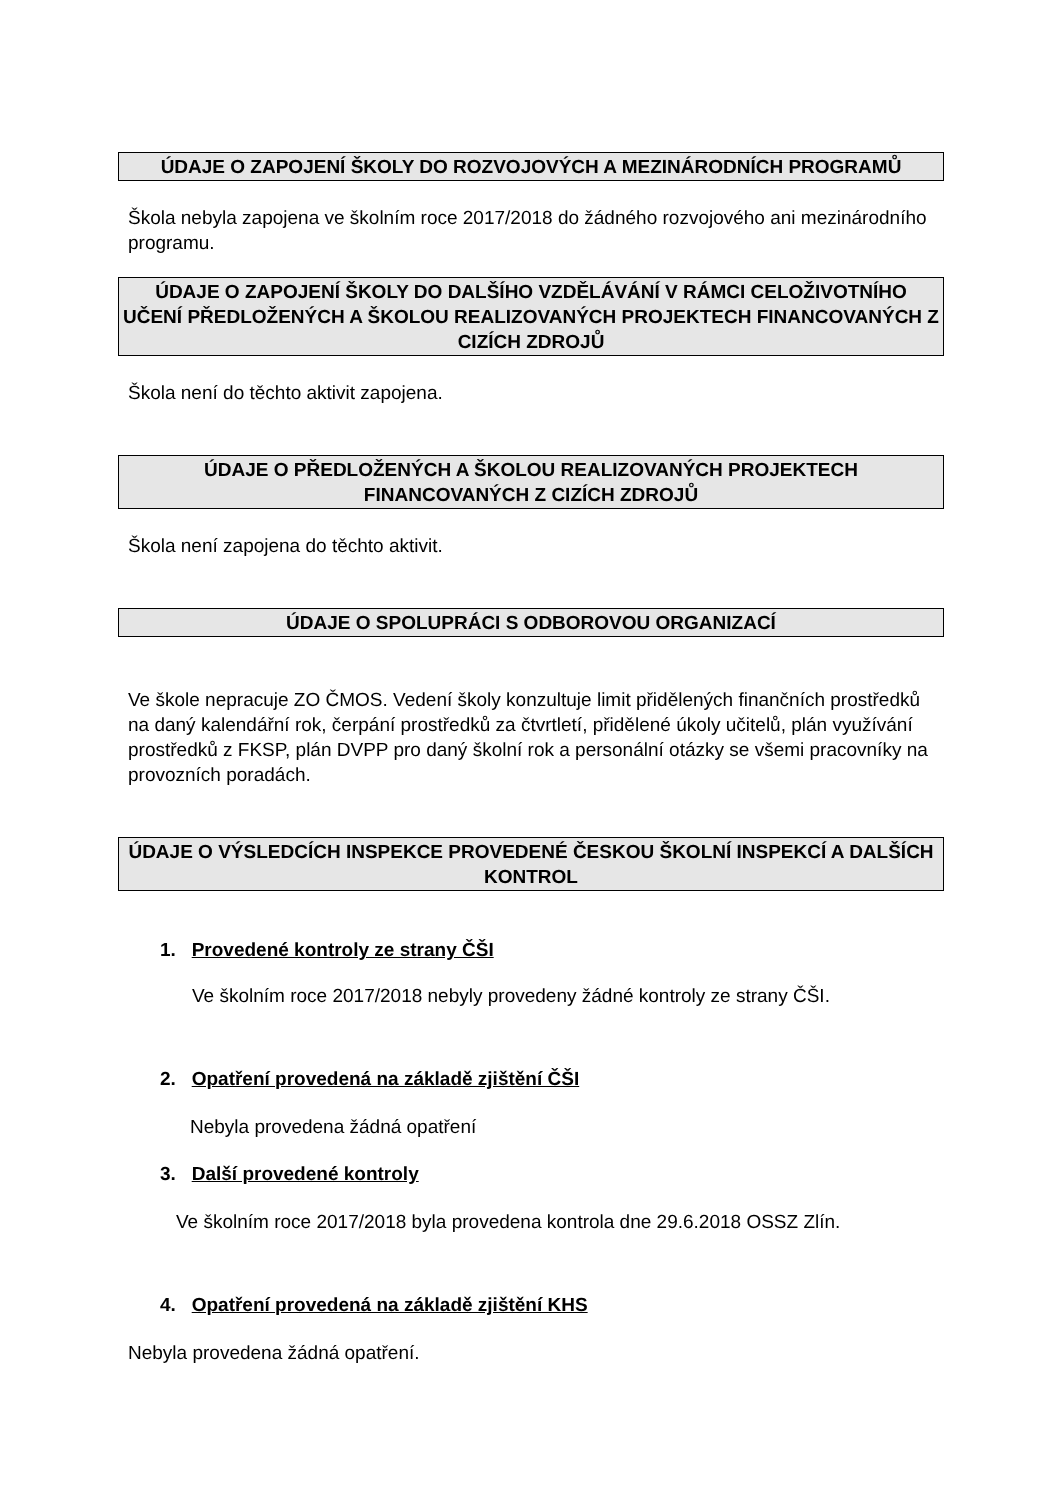ÚDAJE O ZAPOJENÍ ŠKOLY DO ROZVOJOVÝCH A MEZINÁRODNÍCH PROGRAMŮ
Škola nebyla zapojena ve školním roce 2017/2018 do žádného rozvojového ani mezinárodního programu.
ÚDAJE O ZAPOJENÍ ŠKOLY DO DALŠÍHO VZDĚLÁVÁNÍ V RÁMCI CELOŽIVOTNÍHO UČENÍ PŘEDLOŽENÝCH A ŠKOLOU REALIZOVANÝCH PROJEKTECH FINANCOVANÝCH Z CIZÍCH ZDROJŮ
Škola není do těchto aktivit zapojena.
ÚDAJE O PŘEDLOŽENÝCH A ŠKOLOU REALIZOVANÝCH PROJEKTECH FINANCOVANÝCH Z CIZÍCH ZDROJŮ
Škola není zapojena do těchto aktivit.
ÚDAJE O SPOLUPRÁCI S ODBOROVOU ORGANIZACÍ
Ve škole nepracuje ZO ČMOS. Vedení školy konzultuje limit přidělených finančních prostředků na daný kalendářní rok, čerpání prostředků za čtvrtletí, přidělené úkoly učitelů, plán využívání prostředků z FKSP, plán DVPP pro daný školní rok a personální otázky se všemi pracovníky na provozních poradách.
ÚDAJE O VÝSLEDCÍCH INSPEKCE PROVEDENÉ ČESKOU ŠKOLNÍ INSPEKCÍ A DALŠÍCH KONTROL
1. Provedené kontroly ze strany ČŠI
Ve školním roce 2017/2018 nebyly provedeny žádné kontroly ze strany ČŠI.
2. Opatření provedená na základě zjištění ČŠI
Nebyla provedena žádná opatření
3. Další provedené kontroly
Ve školním roce 2017/2018 byla provedena kontrola dne 29.6.2018 OSSZ Zlín.
4. Opatření provedená na základě zjištění KHS
Nebyla provedena žádná opatření.